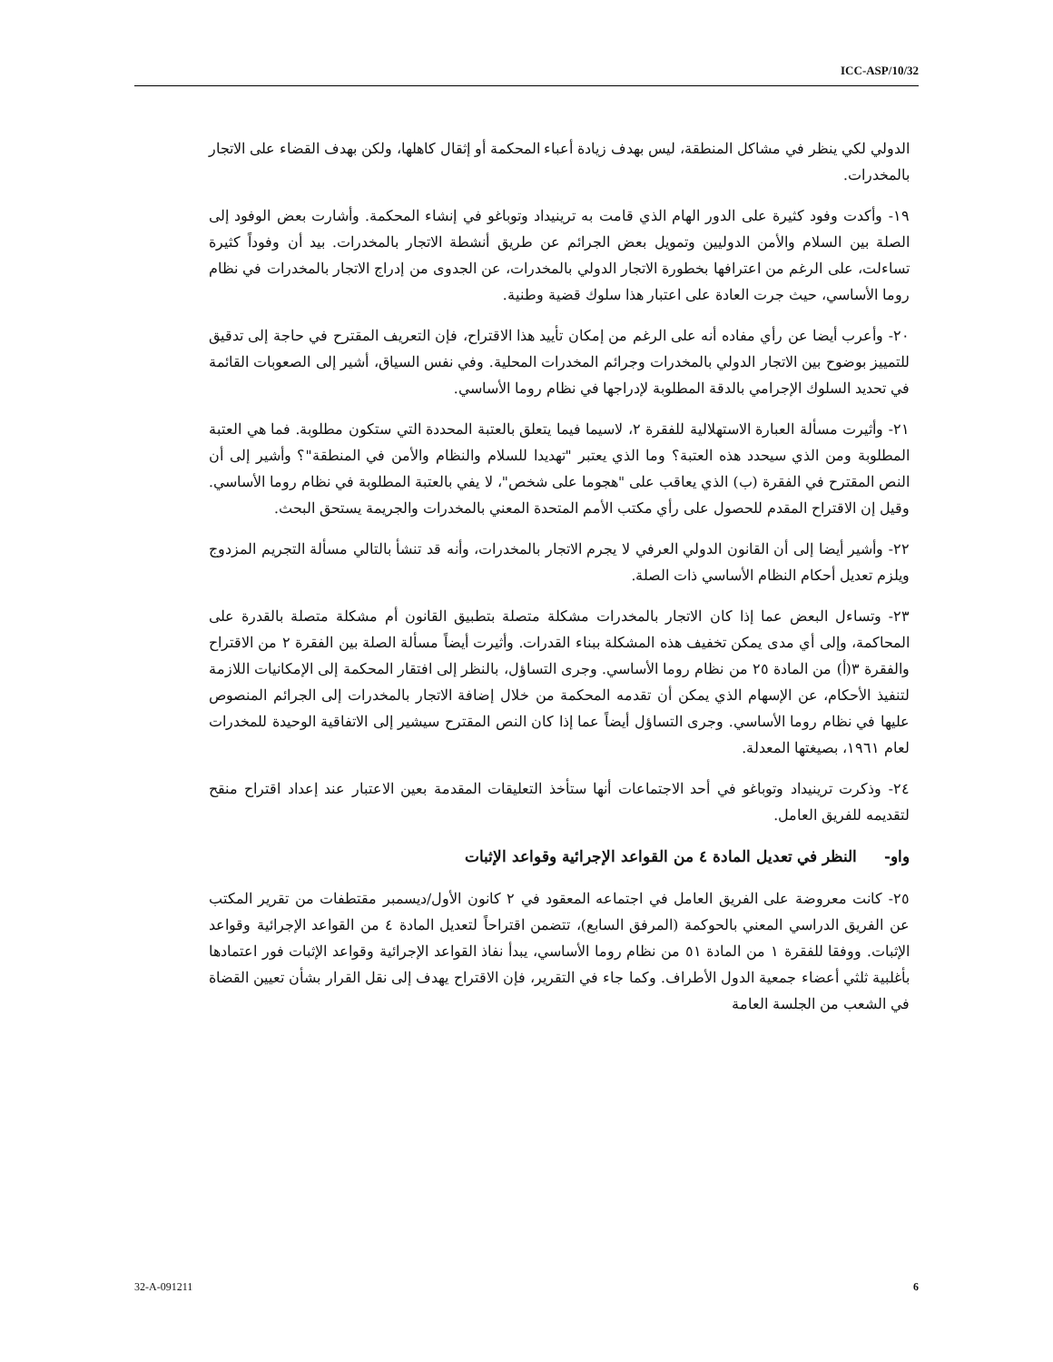ICC-ASP/10/32
الدولي لكي ينظر في مشاكل المنطقة، ليس بهدف زيادة أعباء المحكمة أو إثقال كاهلها، ولكن بهدف القضاء على الاتجار بالمخدرات.
١٩- وأكدت وفود كثيرة على الدور الهام الذي قامت به ترينيداد وتوباغو في إنشاء المحكمة. وأشارت بعض الوفود إلى الصلة بين السلام والأمن الدوليين وتمويل بعض الجرائم عن طريق أنشطة الاتجار بالمخدرات. بيد أن وفوداً كثيرة تساءلت، على الرغم من اعترافها بخطورة الاتجار الدولي بالمخدرات، عن الجدوى من إدراج الاتجار بالمخدرات في نظام روما الأساسي، حيث جرت العادة على اعتبار هذا سلوك قضية وطنية.
٢٠- وأعرب أيضا عن رأي مفاده أنه على الرغم من إمكان تأييد هذا الاقتراح، فإن التعريف المقترح في حاجة إلى تدقيق للتمييز بوضوح بين الاتجار الدولي بالمخدرات وجرائم المخدرات المحلية. وفي نفس السياق، أشير إلى الصعوبات القائمة في تحديد السلوك الإجرامي بالدقة المطلوبة لإدراجها في نظام روما الأساسي.
٢١- وأثيرت مسألة العبارة الاستهلالية للفقرة ٢، لاسيما فيما يتعلق بالعتبة المحددة التي ستكون مطلوبة. فما هي العتبة المطلوبة ومن الذي سيحدد هذه العتبة؟ وما الذي يعتبر "تهديدا للسلام والنظام والأمن في المنطقة"؟ وأشير إلى أن النص المقترح في الفقرة (ب) الذي يعاقب على "هجوما على شخص"، لا يفي بالعتبة المطلوبة في نظام روما الأساسي. وقيل إن الاقتراح المقدم للحصول على رأي مكتب الأمم المتحدة المعني بالمخدرات والجريمة يستحق البحث.
٢٢- وأشير أيضا إلى أن القانون الدولي العرفي لا يجرم الاتجار بالمخدرات، وأنه قد تنشأ بالتالي مسألة التجريم المزدوج ويلزم تعديل أحكام النظام الأساسي ذات الصلة.
٢٣- وتساءل البعض عما إذا كان الاتجار بالمخدرات مشكلة متصلة بتطبيق القانون أم مشكلة متصلة بالقدرة على المحاكمة، وإلى أي مدى يمكن تخفيف هذه المشكلة ببناء القدرات. وأثيرت أيضاً مسألة الصلة بين الفقرة ٢ من الاقتراح والفقرة ٣(أ) من المادة ٢٥ من نظام روما الأساسي. وجرى التساؤل، بالنظر إلى افتقار المحكمة إلى الإمكانيات اللازمة لتنفيذ الأحكام، عن الإسهام الذي يمكن أن تقدمه المحكمة من خلال إضافة الاتجار بالمخدرات إلى الجرائم المنصوص عليها في نظام روما الأساسي. وجرى التساؤل أيضاً عما إذا كان النص المقترح سيشير إلى الاتفاقية الوحيدة للمخدرات لعام ١٩٦١، بصيغتها المعدلة.
٢٤- وذكرت ترينيداد وتوباغو في أحد الاجتماعات أنها ستأخذ التعليقات المقدمة بعين الاعتبار عند إعداد اقتراح منقح لتقديمه للفريق العامل.
واو- النظر في تعديل المادة ٤ من القواعد الإجرائية وقواعد الإثبات
٢٥- كانت معروضة على الفريق العامل في اجتماعه المعقود في ٢ كانون الأول/ديسمبر مقتطفات من تقرير المكتب عن الفريق الدراسي المعني بالحوكمة (المرفق السابع)، تتضمن اقتراحاً لتعديل المادة ٤ من القواعد الإجرائية وقواعد الإثبات. ووفقا للفقرة ١ من المادة ٥١ من نظام روما الأساسي، يبدأ نفاذ القواعد الإجرائية وقواعد الإثبات فور اعتمادها بأغلبية ثلثي أعضاء جمعية الدول الأطراف. وكما جاء في التقرير، فإن الاقتراح يهدف إلى نقل القرار بشأن تعيين القضاة في الشعب من الجلسة العامة
32-A-091211 6